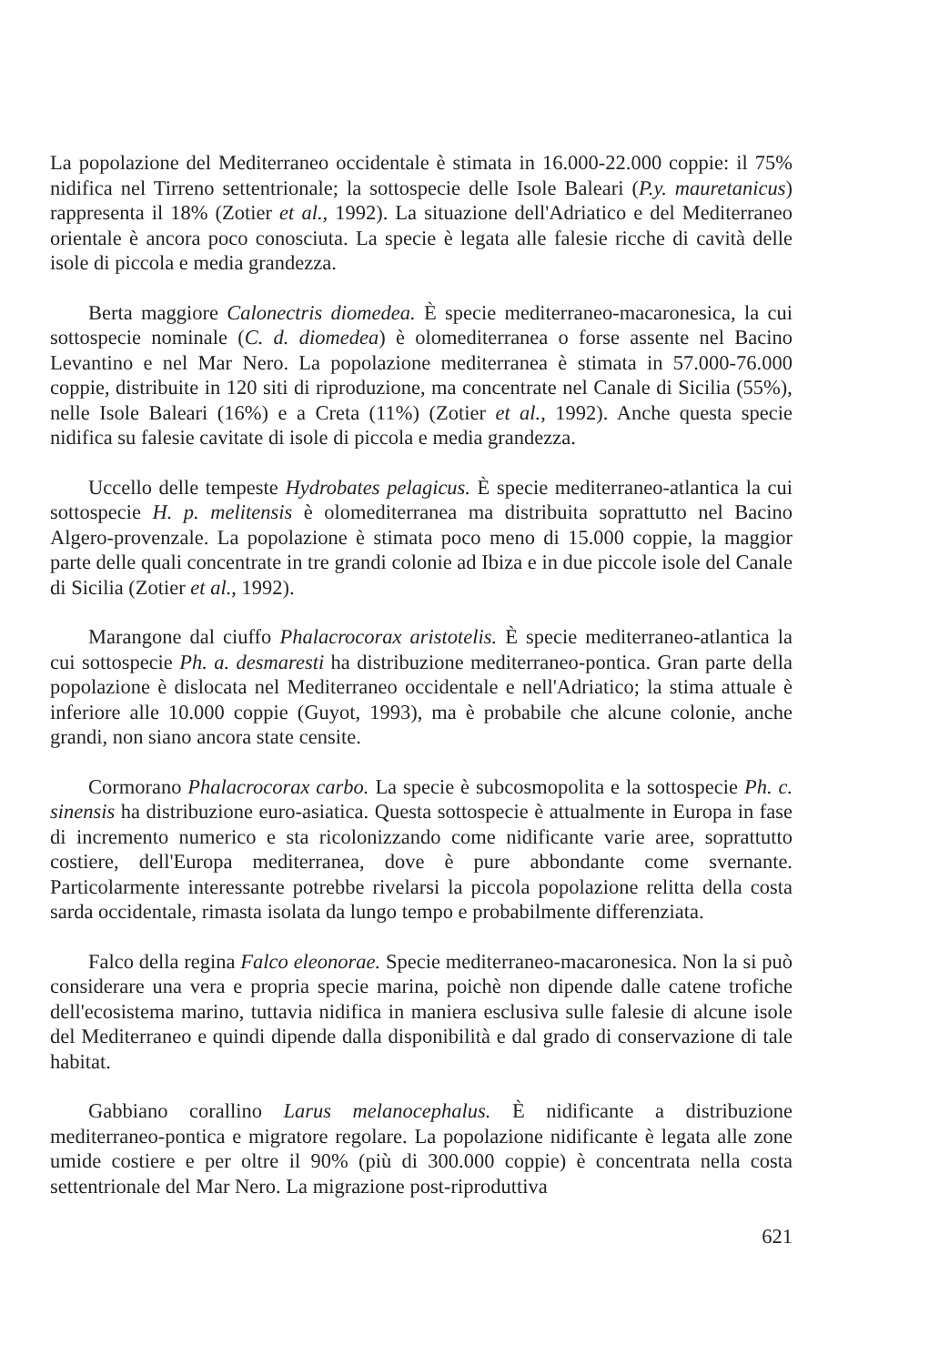La popolazione del Mediterraneo occidentale è stimata in 16.000-22.000 coppie: il 75% nidifica nel Tirreno settentrionale; la sottospecie delle Isole Baleari (P.y. mauretanicus) rappresenta il 18% (Zotier et al., 1992). La situazione dell'Adriatico e del Mediterraneo orientale è ancora poco conosciuta. La specie è legata alle falesie ricche di cavità delle isole di piccola e media grandezza.
Berta maggiore Calonectris diomedea. È specie mediterraneo-macaronesica, la cui sottospecie nominale (C. d. diomedea) è olomediterranea o forse assente nel Bacino Levantino e nel Mar Nero. La popolazione mediterranea è stimata in 57.000-76.000 coppie, distribuite in 120 siti di riproduzione, ma concentrate nel Canale di Sicilia (55%), nelle Isole Baleari (16%) e a Creta (11%) (Zotier et al., 1992). Anche questa specie nidifica su falesie cavitate di isole di piccola e media grandezza.
Uccello delle tempeste Hydrobates pelagicus. È specie mediterraneo-atlantica la cui sottospecie H. p. melitensis è olomediterranea ma distribuita soprattutto nel Bacino Algero-provenzale. La popolazione è stimata poco meno di 15.000 coppie, la maggior parte delle quali concentrate in tre grandi colonie ad Ibiza e in due piccole isole del Canale di Sicilia (Zotier et al., 1992).
Marangone dal ciuffo Phalacrocorax aristotelis. È specie mediterraneo-atlantica la cui sottospecie Ph. a. desmaresti ha distribuzione mediterraneo-pontica. Gran parte della popolazione è dislocata nel Mediterraneo occidentale e nell'Adriatico; la stima attuale è inferiore alle 10.000 coppie (Guyot, 1993), ma è probabile che alcune colonie, anche grandi, non siano ancora state censite.
Cormorano Phalacrocorax carbo. La specie è subcosmopolita e la sottospecie Ph. c. sinensis ha distribuzione euro-asiatica. Questa sottospecie è attualmente in Europa in fase di incremento numerico e sta ricolonizzando come nidificante varie aree, soprattutto costiere, dell'Europa mediterranea, dove è pure abbondante come svernante. Particolarmente interessante potrebbe rivelarsi la piccola popolazione relitta della costa sarda occidentale, rimasta isolata da lungo tempo e probabilmente differenziata.
Falco della regina Falco eleonorae. Specie mediterraneo-macaronesica. Non la si può considerare una vera e propria specie marina, poichè non dipende dalle catene trofiche dell'ecosistema marino, tuttavia nidifica in maniera esclusiva sulle falesie di alcune isole del Mediterraneo e quindi dipende dalla disponibilità e dal grado di conservazione di tale habitat.
Gabbiano corallino Larus melanocephalus. È nidificante a distribuzione mediterraneo-pontica e migratore regolare. La popolazione nidificante è legata alle zone umide costiere e per oltre il 90% (più di 300.000 coppie) è concentrata nella costa settentrionale del Mar Nero. La migrazione post-riproduttiva
621